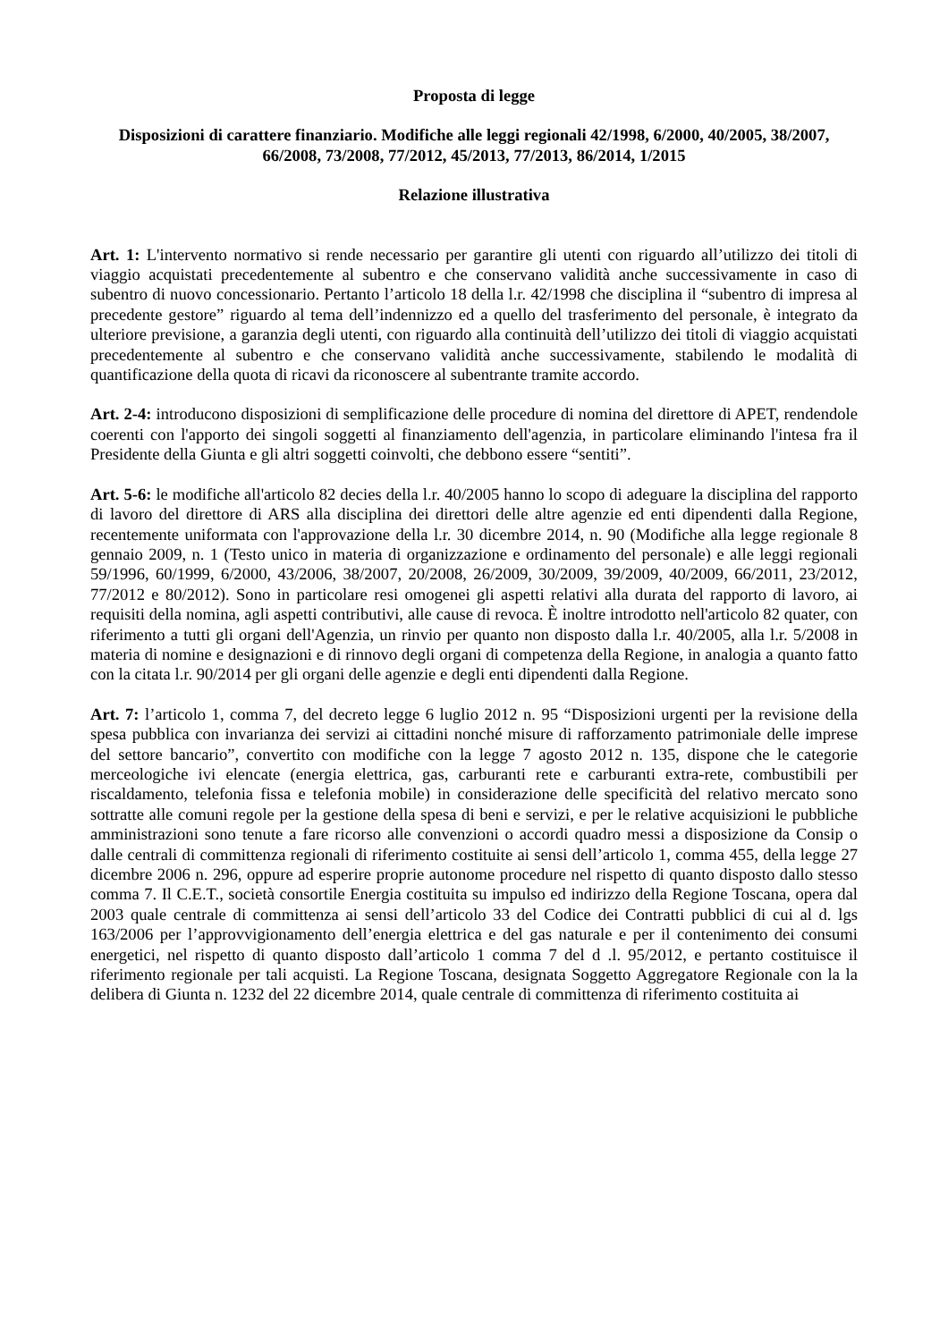Proposta di legge
Disposizioni di carattere finanziario. Modifiche alle leggi regionali 42/1998, 6/2000, 40/2005, 38/2007, 66/2008, 73/2008, 77/2012, 45/2013, 77/2013, 86/2014, 1/2015
Relazione illustrativa
Art. 1: L'intervento normativo si rende necessario per garantire gli utenti con riguardo all’utilizzo dei titoli di viaggio acquistati precedentemente al subentro e che conservano validità anche successivamente in caso di subentro di nuovo concessionario. Pertanto l’articolo 18 della l.r. 42/1998 che disciplina il “subentro di impresa al precedente gestore” riguardo al tema dell’indennizzo ed a quello del trasferimento del personale, è integrato da ulteriore previsione, a garanzia degli utenti, con riguardo alla continuità dell’utilizzo dei titoli di viaggio acquistati precedentemente al subentro e che conservano validità anche successivamente, stabilendo le modalità di quantificazione della quota di ricavi da riconoscere al subentrante tramite accordo.
Art. 2-4: introducono disposizioni di semplificazione delle procedure di nomina del direttore di APET, rendendole coerenti con l'apporto dei singoli soggetti al finanziamento dell'agenzia, in particolare eliminando l'intesa fra il Presidente della Giunta e gli altri soggetti coinvolti, che debbono essere “sentiti”.
Art. 5-6: le modifiche all'articolo 82 decies della l.r. 40/2005 hanno lo scopo di adeguare la disciplina del rapporto di lavoro del direttore di ARS alla disciplina dei direttori delle altre agenzie ed enti dipendenti dalla Regione, recentemente uniformata con l'approvazione della l.r. 30 dicembre 2014, n. 90 (Modifiche alla legge regionale 8 gennaio 2009, n. 1 (Testo unico in materia di organizzazione e ordinamento del personale) e alle leggi regionali 59/1996, 60/1999, 6/2000, 43/2006, 38/2007, 20/2008, 26/2009, 30/2009, 39/2009, 40/2009, 66/2011, 23/2012, 77/2012 e 80/2012). Sono in particolare resi omogenei gli aspetti relativi alla durata del rapporto di lavoro, ai requisiti della nomina, agli aspetti contributivi, alle cause di revoca. È inoltre introdotto nell'articolo 82 quater, con riferimento a tutti gli organi dell'Agenzia, un rinvio per quanto non disposto dalla l.r. 40/2005, alla l.r. 5/2008 in materia di nomine e designazioni e di rinnovo degli organi di competenza della Regione, in analogia a quanto fatto con la citata l.r. 90/2014 per gli organi delle agenzie e degli enti dipendenti dalla Regione.
Art. 7: l’articolo 1, comma 7, del decreto legge 6 luglio 2012 n. 95 “Disposizioni urgenti per la revisione della spesa pubblica con invarianza dei servizi ai cittadini nonché misure di rafforzamento patrimoniale delle imprese del settore bancario”, convertito con modifiche con la legge 7 agosto 2012 n. 135, dispone che le categorie merceologiche ivi elencate (energia elettrica, gas, carburanti rete e carburanti extra-rete, combustibili per riscaldamento, telefonia fissa e telefonia mobile) in considerazione delle specificità del relativo mercato sono sottratte alle comuni regole per la gestione della spesa di beni e servizi, e per le relative acquisizioni le pubbliche amministrazioni sono tenute a fare ricorso alle convenzioni o accordi quadro messi a disposizione da Consip o dalle centrali di committenza regionali di riferimento costituite ai sensi dell’articolo 1, comma 455, della legge 27 dicembre 2006 n. 296, oppure ad esperire proprie autonome procedure nel rispetto di quanto disposto dallo stesso comma 7. Il C.E.T., società consortile Energia costituita su impulso ed indirizzo della Regione Toscana, opera dal 2003 quale centrale di committenza ai sensi dell’articolo 33 del Codice dei Contratti pubblici di cui al d. lgs 163/2006 per l’approvvigionamento dell’energia elettrica e del gas naturale e per il contenimento dei consumi energetici, nel rispetto di quanto disposto dall’articolo 1 comma 7 del d .l. 95/2012, e pertanto costituisce il riferimento regionale per tali acquisti. La Regione Toscana, designata Soggetto Aggregatore Regionale con la la delibera di Giunta n. 1232 del 22 dicembre 2014, quale centrale di committenza di riferimento costituita ai